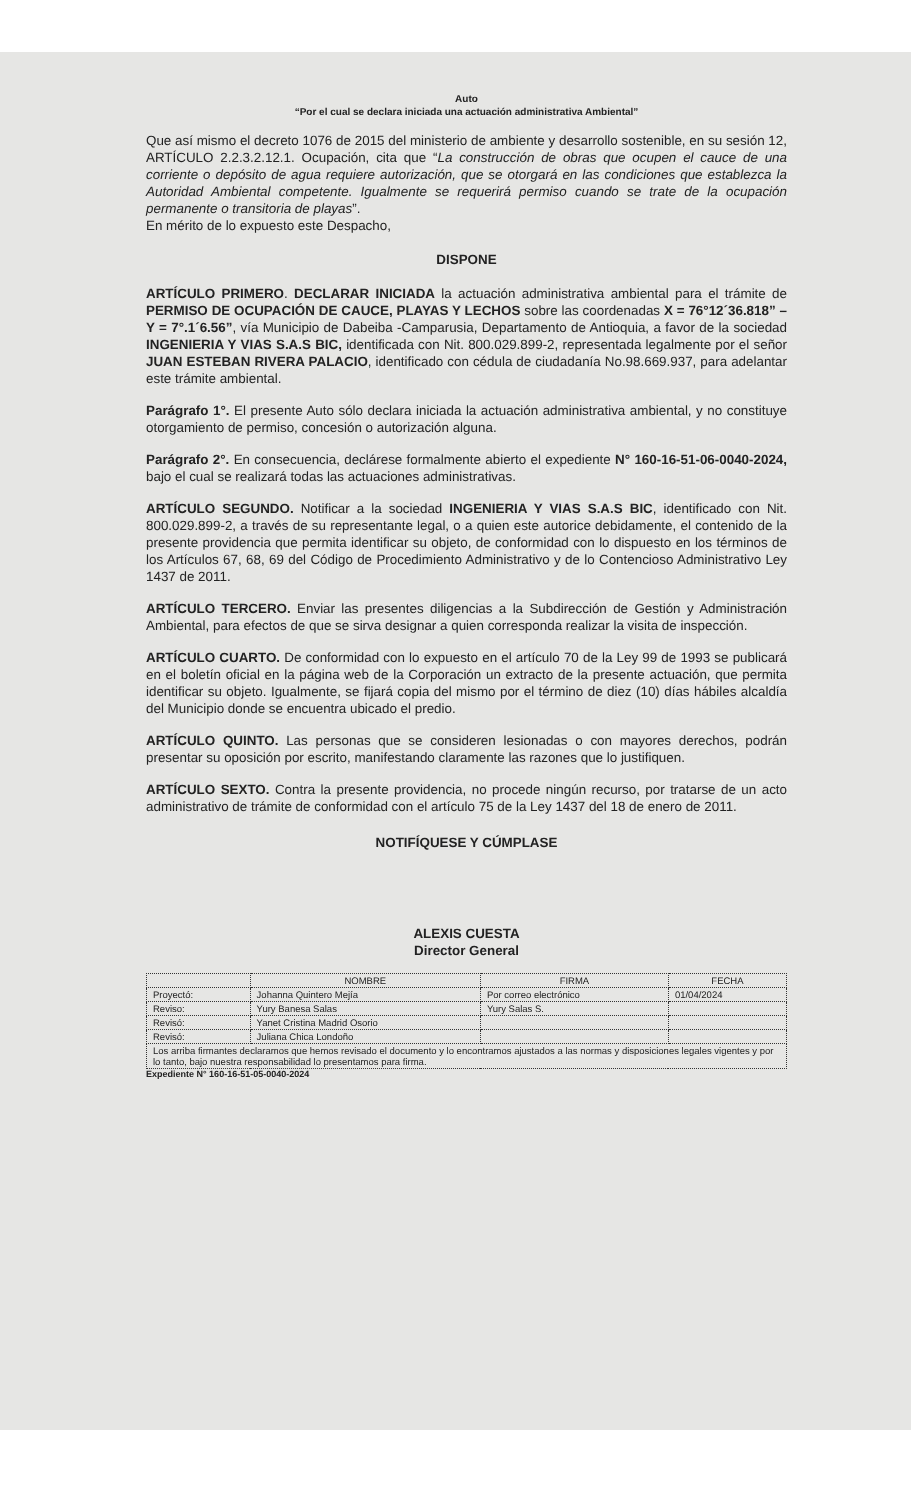Auto
“Por el cual se declara iniciada una actuación administrativa Ambiental”
Que así mismo el decreto 1076 de 2015 del ministerio de ambiente y desarrollo sostenible, en su sesión 12, ARTÍCULO 2.2.3.2.12.1. Ocupación, cita que “La construcción de obras que ocupen el cauce de una corriente o depósito de agua requiere autorización, que se otorgará en las condiciones que establezca la Autoridad Ambiental competente. Igualmente se requerirá permiso cuando se trate de la ocupación permanente o transitoria de playas”.
En mérito de lo expuesto este Despacho,
DISPONE
ARTÍCULO PRIMERO. DECLARAR INICIADA la actuación administrativa ambiental para el trámite de PERMISO DE OCUPACIÓN DE CAUCE, PLAYAS Y LECHOS sobre las coordenadas X = 76°12´36.818” – Y = 7°.1´6.56”, vía Municipio de Dabeiba -Camparusia, Departamento de Antioquia, a favor de la sociedad INGENIERIA Y VIAS S.A.S BIC, identificada con Nit. 800.029.899-2, representada legalmente por el señor JUAN ESTEBAN RIVERA PALACIO, identificado con cédula de ciudadanía No.98.669.937, para adelantar este trámite ambiental.
Parágrafo 1°. El presente Auto sólo declara iniciada la actuación administrativa ambiental, y no constituye otorgamiento de permiso, concesión o autorización alguna.
Parágrafo 2°. En consecuencia, declárese formalmente abierto el expediente N° 160-16-51-06-0040-2024, bajo el cual se realizará todas las actuaciones administrativas.
ARTÍCULO SEGUNDO. Notificar a la sociedad INGENIERIA Y VIAS S.A.S BIC, identificado con Nit. 800.029.899-2, a través de su representante legal, o a quien este autorice debidamente, el contenido de la presente providencia que permita identificar su objeto, de conformidad con lo dispuesto en los términos de los Artículos 67, 68, 69 del Código de Procedimiento Administrativo y de lo Contencioso Administrativo Ley 1437 de 2011.
ARTÍCULO TERCERO. Enviar las presentes diligencias a la Subdirección de Gestión y Administración Ambiental, para efectos de que se sirva designar a quien corresponda realizar la visita de inspección.
ARTÍCULO CUARTO. De conformidad con lo expuesto en el artículo 70 de la Ley 99 de 1993 se publicará en el boletín oficial en la página web de la Corporación un extracto de la presente actuación, que permita identificar su objeto. Igualmente, se fijará copia del mismo por el término de diez (10) días hábiles alcaldía del Municipio donde se encuentra ubicado el predio.
ARTÍCULO QUINTO. Las personas que se consideren lesionadas o con mayores derechos, podrán presentar su oposición por escrito, manifestando claramente las razones que lo justifiquen.
ARTÍCULO SEXTO. Contra la presente providencia, no procede ningún recurso, por tratarse de un acto administrativo de trámite de conformidad con el artículo 75 de la Ley 1437 del 18 de enero de 2011.
NOTIFÍQUESE Y CÚMPLASE
ALEXIS CUESTA
Director General
| | NOMBRE | FIRMA | FECHA |
| --- | --- | --- | --- |
| Proyectó: | Johanna Quintero Mejía | Por correo electrónico | 01/04/2024 |
| Reviso: | Yury Banesa Salas | Yury Salas S. | |
| Revisó: | Yanet Cristina Madrid Osorio | | |
| Revisó: | Juliana Chica Londoño | | |
| Los arriba firmantes declaramos que hemos revisado el documento y lo encontramos ajustados a las normas y disposiciones legales vigentes y por lo tanto, bajo nuestra responsabilidad lo presentamos para firma. | | | |
Expediente N° 160-16-51-05-0040-2024